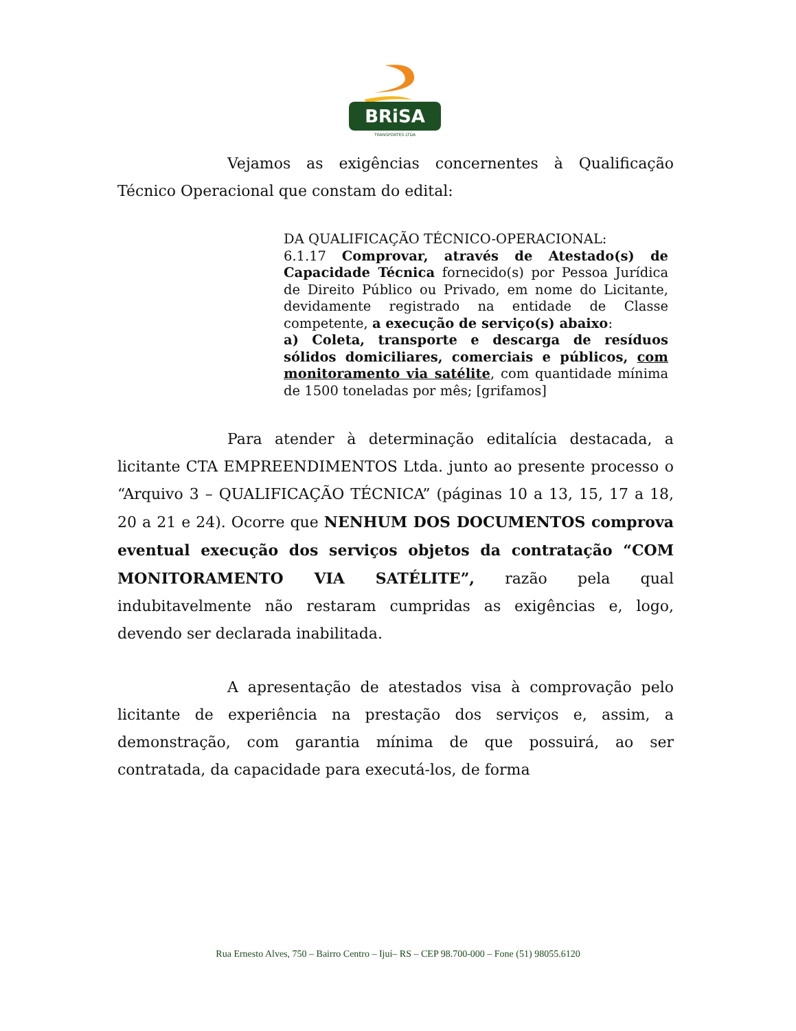BRiSA
TRANSPORTES LTDA
Vejamos as exigências concernentes à Qualificação Técnico Operacional que constam do edital:
DA QUALIFICAÇÃO TÉCNICO-OPERACIONAL:
6.1.17 Comprovar, através de Atestado(s) de Capacidade Técnica fornecido(s) por Pessoa Jurídica de Direito Público ou Privado, em nome do Licitante, devidamente registrado na entidade de Classe competente, a execução de serviço(s) abaixo:
a) Coleta, transporte e descarga de resíduos sólidos domiciliares, comerciais e públicos, com monitoramento via satélite, com quantidade mínima de 1500 toneladas por mês; [grifamos]
Para atender à determinação editalícia destacada, a licitante CTA EMPREENDIMENTOS Ltda. junto ao presente processo o “Arquivo 3 – QUALIFICAÇÃO TÉCNICA” (páginas 10 a 13, 15, 17 a 18, 20 a 21 e 24). Ocorre que NENHUM DOS DOCUMENTOS comprova eventual execução dos serviços objetos da contratação “COM MONITORAMENTO VIA SATÉLITE”, razão pela qual indubitavelmente não restaram cumpridas as exigências e, logo, devendo ser declarada inabilitada.
A apresentação de atestados visa à comprovação pelo licitante de experiência na prestação dos serviços e, assim, a demonstração, com garantia mínima de que possuirá, ao ser contratada, da capacidade para executá-los, de forma
Rua Ernesto Alves, 750 – Bairro Centro – Ijuí– RS – CEP 98.700-000 – Fone (51) 98055.6120